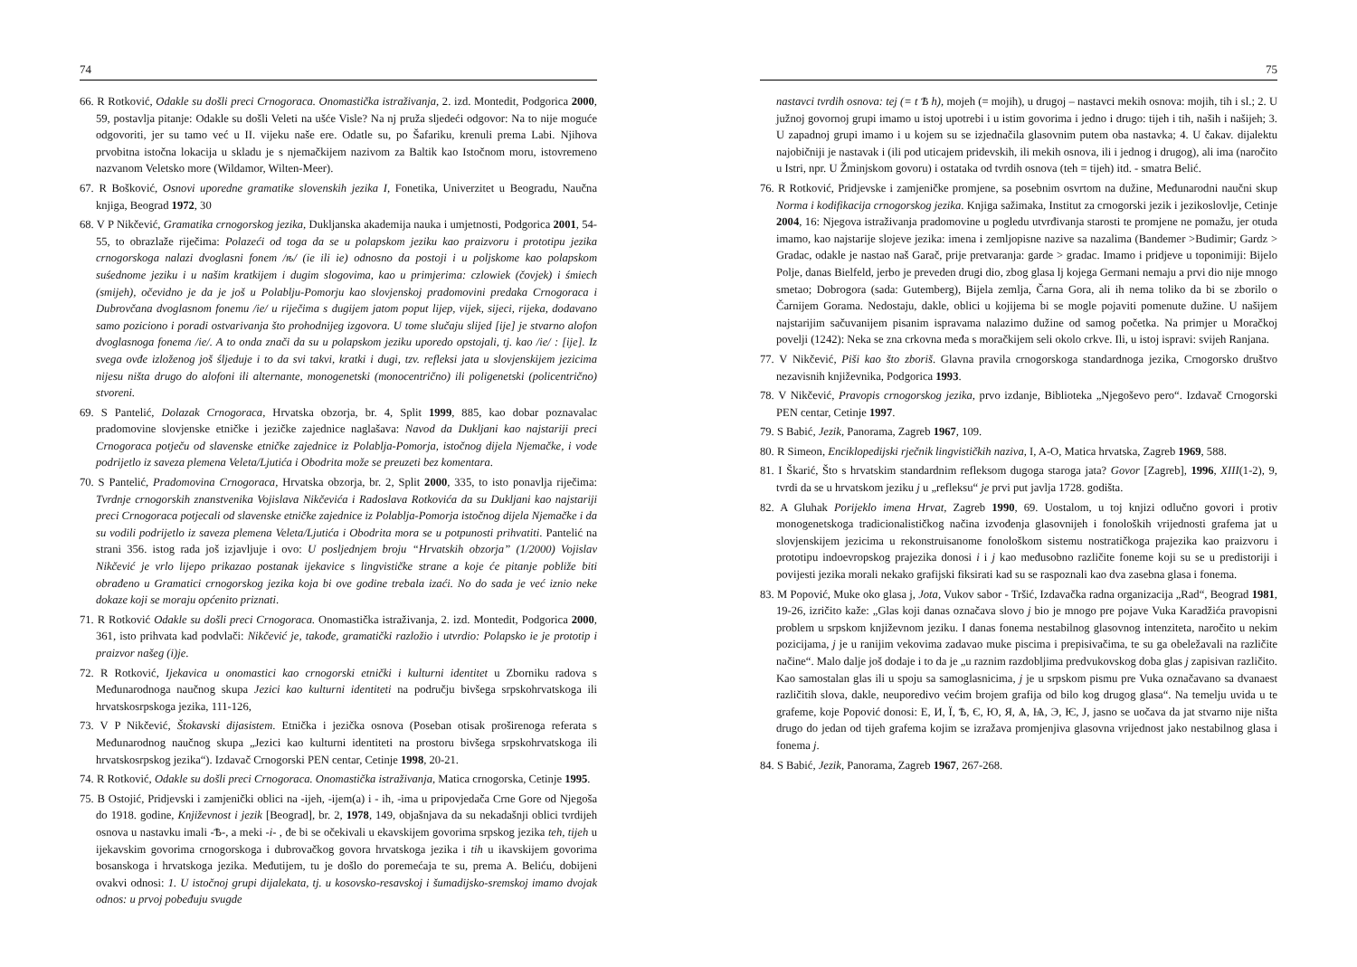74
66. R Rotković, Odakle su došli preci Crnogoraca. Onomastička istraživanja, 2. izd. Montedit, Podgorica 2000, 59, postavlja pitanje: Odakle su došli Veleti na ušće Visle? Na nj pruža sljedeći odgovor: Na to nije moguće odgovoriti, jer su tamo već u II. vijeku naše ere. Odatle su, po Šafariku, krenuli prema Labi. Njihova prvobitna istočna lokacija u skladu je s njemačkijem nazivom za Baltik kao Istočnom moru, istovremeno nazvanom Veletsko more (Wildamor, Wilten-Meer).
67. R Bošković, Osnovi uporedne gramatike slovenskih jezika I, Fonetika, Univerzitet u Beogradu, Naučna knjiga, Beograd 1972, 30
68. V P Nikčević, Gramatika crnogorskog jezika, Dukljanska akademija nauka i umjetnosti, Podgorica 2001, 54-55, to obrazlaže riječima: Polazeći od toga da se u polapskom jeziku kao praizvoru i prototipu jezika crnogorskoga nalazi dvoglasni fonem /ѣ/ (ie ili ie) odnosno da postoji i u poljskome kao polapskom suśednome jeziku i u našim kratkijem i dugim slogovima, kao u primjerima: czlowiek (čovjek) i śmiech (smijeh), očevidno je da je još u Polablju-Pomorju kao slovjenskoj pradomovini predaka Crnogoraca i Dubrovčana dvoglasnom fonemu /ie/ u riječima s dugijem jatom poput lijep, vijek, sijeci, rijeka, dodavano samo poziciono i poradi ostvarivanja što prohodnijeg izgovora. U tome slučaju slijed [ije] je stvarno alofon dvoglasnoga fonema /ie/. A to onda znači da su u polapskom jeziku uporedo opstojali, tj. kao /ie/ : [ije]. Iz svega ovđe izloženog još śljeduje i to da svi takvi, kratki i dugi, tzv. refleksi jata u slovjenskijem jezicima nijesu ništa drugo do alofoni ili alternante, monogenetski (monocentrično) ili poligenetski (policentrično) stvoreni.
69. S Pantelić, Dolazak Crnogoraca, Hrvatska obzorja, br. 4, Split 1999, 885, kao dobar poznavalac pradomovine slovjenske etničke i jezičke zajednice naglašava: Navod da Dukljani kao najstariji preci Crnogoraca potječu od slavenske etničke zajednice iz Polablja-Pomorja, istočnog dijela Njemačke, i vode podrijetlo iz saveza plemena Veleta/Ljutića i Obodrita može se preuzeti bez komentara.
70. S Pantelić, Pradomovina Crnogoraca, Hrvatska obzorja, br. 2, Split 2000, 335, to isto ponavlja riječima: Tvrdnje crnogorskih znanstvenika Vojislava Nikčevića i Radoslava Rotkovića da su Dukljani kao najstariji preci Crnogoraca potjecali od slavenske etničke zajednice iz Polablja-Pomorja istočnog dijela Njemačke i da su vodili podrijetlo iz saveza plemena Veleta/Ljutića i Obodrita mora se u potpunosti prihvatiti. Pantelić na strani 356. istog rada još izjavljuje i ovo: U posljednjem broju “Hrvatskih obzorja” (1/2000) Vojislav Nikčević je vrlo lijepo prikazao postanak ijekavice s lingvističke strane a koje će pitanje pobliže biti obrađeno u Gramatici crnogorskog jezika koja bi ove godine trebala izaći. No do sada je već iznio neke dokaze koji se moraju općenito priznati.
71. R Rotković Odakle su došli preci Crnogoraca. Onomastička istraživanja, 2. izd. Montedit, Podgorica 2000, 361, isto prihvata kad podvlači: Nikčević je, takođe, gramatički razložio i utvrdio: Polapsko ie je prototip i praizvor našeg (i)je.
72. R Rotković, Ijekavica u onomastici kao crnogorski etnički i kulturni identitet u Zborniku radova s Međunarodnoga naučnog skupa Jezici kao kulturni identiteti na području bivšega srpskohrvatskoga ili hrvatskosrpskoga jezika, 111-126,
73. V P Nikčević, Štokavski dijasistem. Etnička i jezička osnova (Poseban otisak proširenoga referata s Međunarodnog naučnog skupa „Jezici kao kulturni identiteti na prostoru bivšega srpskohrvatskoga ili hrvatskosrpskog jezika“). Izdavač Crnogorski PEN centar, Cetinje 1998, 20-21.
74. R Rotković, Odakle su došli preci Crnogoraca. Onomastička istraživanja, Matica crnogorska, Cetinje 1995.
75. B Ostojić, Pridjevski i zamjenički oblici na -ijeh, -ijem(a) i - ih, -ima u pripovjedača Crne Gore od Njegoša do 1918. godine, Književnost i jezik [Beograd], br. 2, 1978, 149, objašnjava da su nekadašnji oblici tvrdijeh osnova u nastavku imali -Ѣ-, a meki -i- , đe bi se očekivali u ekavskijem govorima srpskog jezika teh, tijeh u ijekavskim govorima crnogorskoga i dubrovačkog govora hrvatskoga jezika i tih u ikavskijem govorima bosanskoga i hrvatskoga jezika. Međutijem, tu je došlo do poremećaja te su, prema A. Beliću, dobijeni ovakvi odnosi: 1. U istočnoj grupi dijalekata, tj. u kosovsko-resavskoj i šumadijsko-sremskoj imamo dvojak odnos: u prvoj pobeđuju svugde
75
nastavci tvrdih osnova: tej (= t Ѣ h), mojeh (= mojih), u drugoj – nastavci mekih osnova: mojih, tih i sl.; 2. U južnoj govornoj grupi imamo u istoj upotrebi i u istim govorima i jedno i drugo: tijeh i tih, naših i našijeh; 3. U zapadnoj grupi imamo i u kojem su se izjednačila glasovnim putem oba nastavka; 4. U čakav. dijalektu najobičniji je nastavak i (ili pod uticajem pridevskih, ili mekih osnova, ili i jednog i drugog), ali ima (naročito u Istri, npr. U Žminjskom govoru) i ostataka od tvrdih osnova (teh = tijeh) itd. - smatra Belić.
76. R Rotković, Pridjevske i zamjeničke promjene, sa posebnim osvrtom na dužine, Međunarodni naučni skup Norma i kodifikacija crnogorskog jezika. Knjiga sažimaka, Institut za crnogorski jezik i jezikoslovlje, Cetinje 2004, 16: Njegova istraživanja pradomovine u pogledu utvrđivanja starosti te promjene ne pomažu, jer otuda imamo, kao najstarije slojeve jezika: imena i zemljopisne nazive sa nazalima (Bandemer >Budimir; Gardz > Gradac, odakle je nastao naš Garač, prije pretvaranja: garde > gradac. Imamo i pridjeve u toponimiji: Bijelo Polje, danas Bielfeld, jerbo je preveden drugi dio, zbog glasa lj kojega Germani nemaju a prvi dio nije mnogo smetao; Dobrogora (sada: Gutemberg), Bijela zemlja, Čarna Gora, ali ih nema toliko da bi se zborilo o Čarnijem Gorama. Nedostaju, dakle, oblici u kojijema bi se mogle pojaviti pomenute dužine. U našijem najstarijim sačuvanijem pisanim ispravama nalazimo dužine od samog početka. Na primjer u Moračkoj povelji (1242): Neka se zna crkovna međa s moračkijem seli okolo crkve. Ili, u istoj ispravi: svijeh Ranjana.
77. V Nikčević, Piši kao što zboriš. Glavna pravila crnogorskoga standardnoga jezika, Crnogorsko društvo nezavisnih književnika, Podgorica 1993.
78. V Nikčević, Pravopis crnogorskog jezika, prvo izdanje, Biblioteka „Njegoševo pero“. Izdavač Crnogorski PEN centar, Cetinje 1997.
79. S Babić, Jezik, Panorama, Zagreb 1967, 109.
80. R Simeon, Enciklopedijski rječnik lingvističkih naziva, I, A-O, Matica hrvatska, Zagreb 1969, 588.
81. I Škarić, Što s hrvatskim standardnim refleksom dugoga staroga jata? Govor [Zagreb], 1996, XIII(1-2), 9, tvrdi da se u hrvatskom jeziku j u „refleksu“ je prvi put javlja 1728. godišta.
82. A Gluhak Porijeklo imena Hrvat, Zagreb 1990, 69. Uostalom, u toj knjizi odlučno govori i protiv monogenetskoga tradicionalističkog načina izvođenja glasovnijeh i fonoloških vrijednosti grafema jat u slovjenskijem jezicima u rekonstruisanome fonološkom sistemu nostratičkoga prajezika kao praizvoru i prototipu indoevropskog prajezika donosi i i j kao međusobno različite foneme koji su se u predistoriji i povijesti jezika morali nekako grafijski fiksirati kad su se raspoznali kao dva zasebna glasa i fonema.
83. M Popović, Muke oko glasa j, Jota, Vukov sabor - Tršić, Izdavačka radna organizacija „Rad“, Beograd 1981, 19-26, izričito kaže: „Glas koji danas označava slovo j bio je mnogo pre pojave Vuka Karadžića pravopisni problem u srpskom književnom jeziku. I danas fonema nestabilnog glasovnog intenziteta, naročito u nekim pozicijama, j je u ranijim vekovima zadavao muke piscima i prepisivačima, te su ga obeležavali na različite načine“. Malo dalje još dodaje i to da je „u raznim razdobljima predvukovskog doba glas j zapisivan različito. Kao samostalan glas ili u spoju sa samoglasnicima, j je u srpskom pismu pre Vuka označavano sa dvanaest različitih slova, dakle, neuporedivo većim brojem grafija od bilo kog drugog glasa“. Na temelju uvida u te grafeme, koje Popović donosi: Е, И, Ї, Ѣ, Є, Ю, Я, Ѧ, Ѩ, Э, Ѥ, Ј, jasno se uočava da jat stvarno nije ništa drugo do jedan od tijeh grafema kojim se izražava promjenjiva glasovna vrijednost jako nestabilnog glasa i fonema j.
84. S Babić, Jezik, Panorama, Zagreb 1967, 267-268.